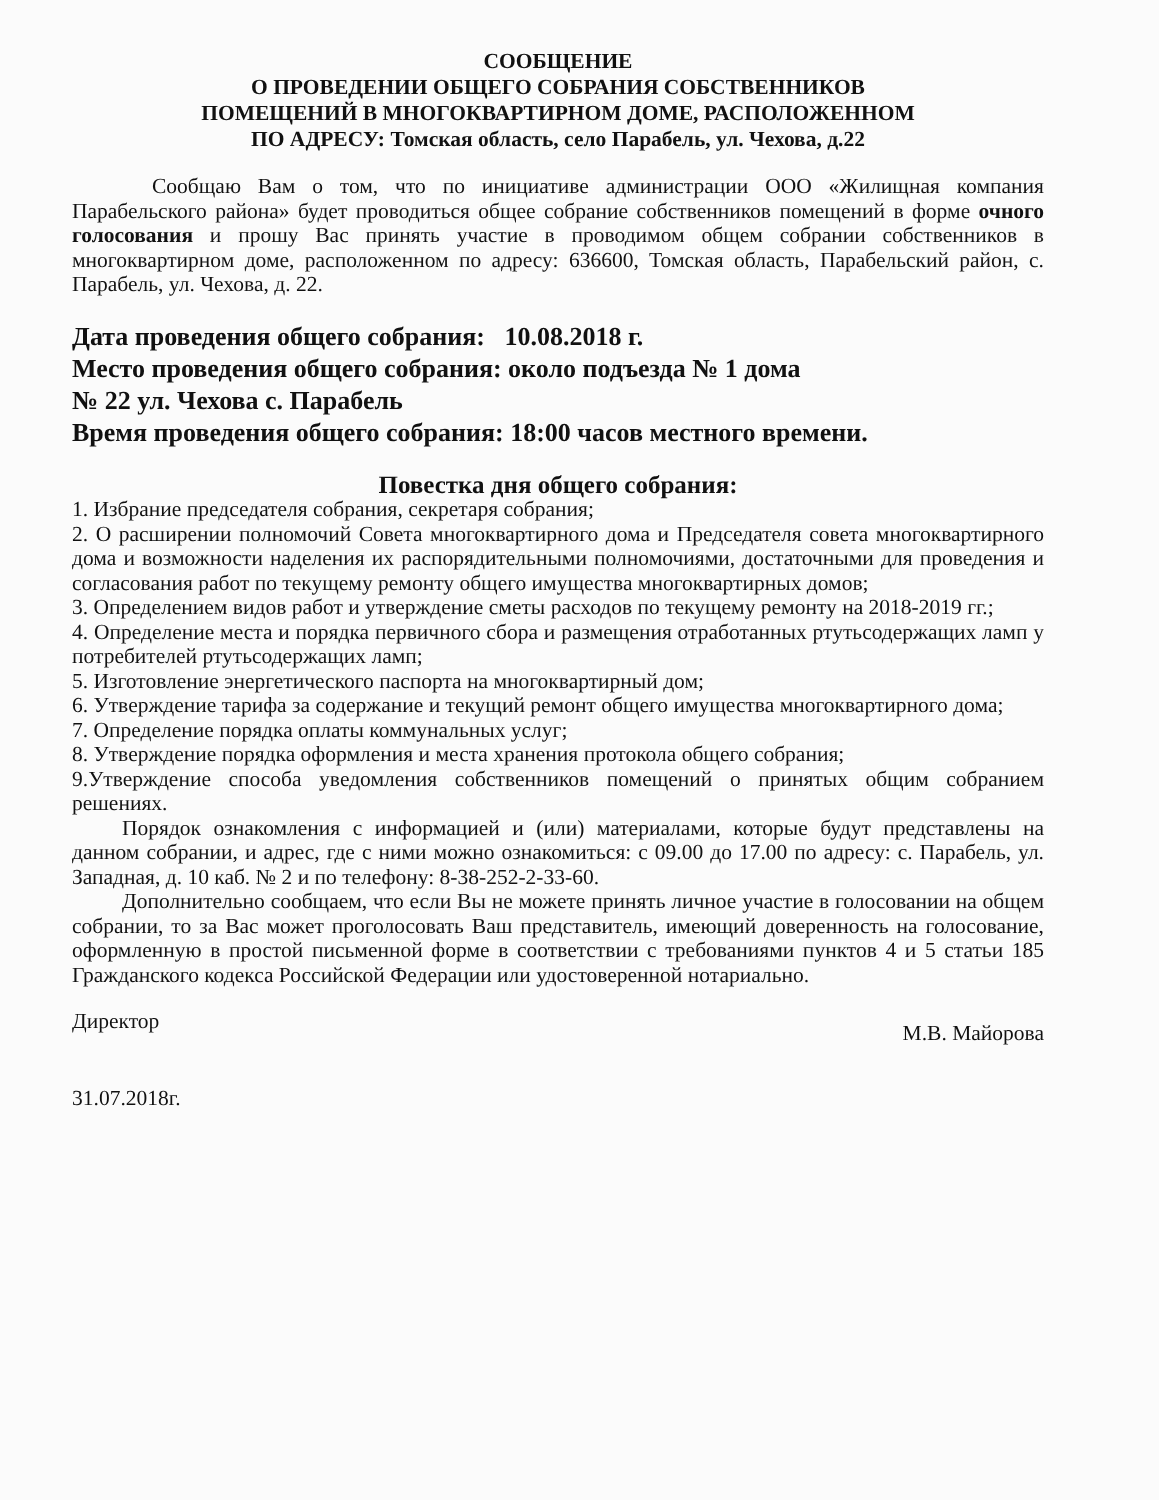СООБЩЕНИЕ
О ПРОВЕДЕНИИ ОБЩЕГО СОБРАНИЯ СОБСТВЕННИКОВ
ПОМЕЩЕНИЙ В МНОГОКВАРТИРНОМ ДОМЕ, РАСПОЛОЖЕННОМ
ПО АДРЕСУ: Томская область, село Парабель, ул. Чехова, д.22
Сообщаю Вам о том, что по инициативе администрации ООО «Жилищная компания Парабельского района» будет проводиться общее собрание собственников помещений в форме очного голосования и прошу Вас принять участие в проводимом общем собрании собственников в многоквартирном доме, расположенном по адресу: 636600, Томская область, Парабельский район, с. Парабель, ул. Чехова, д. 22.
Дата проведения общего собрания: 10.08.2018 г.
Место проведения общего собрания: около подъезда № 1 дома
№ 22 ул. Чехова с. Парабель
Время проведения общего собрания: 18:00 часов местного времени.
Повестка дня общего собрания:
1. Избрание председателя собрания, секретаря собрания;
2. О расширении полномочий Совета многоквартирного дома и Председателя совета многоквартирного дома и возможности наделения их распорядительными полномочиями, достаточными для проведения и согласования работ по текущему ремонту общего имущества многоквартирных домов;
3. Определением видов работ и утверждение сметы расходов по текущему ремонту на 2018-2019 гг.;
4. Определение места и порядка первичного сбора и размещения отработанных ртутьсодержащих ламп у потребителей ртутьсодержащих ламп;
5. Изготовление энергетического паспорта на многоквартирный дом;
6. Утверждение тарифа за содержание и текущий ремонт общего имущества многоквартирного дома;
7. Определение порядка оплаты коммунальных услуг;
8. Утверждение порядка оформления и места хранения протокола общего собрания;
9.Утверждение способа уведомления собственников помещений о принятых общим собранием решениях.
Порядок ознакомления с информацией и (или) материалами, которые будут представлены на данном собрании, и адрес, где с ними можно ознакомиться: с 09.00 до 17.00 по адресу: с. Парабель, ул. Западная, д. 10 каб. № 2 и по телефону: 8-38-252-2-33-60.
Дополнительно сообщаем, что если Вы не можете принять личное участие в голосовании на общем собрании, то за Вас может проголосовать Ваш представитель, имеющий доверенность на голосование, оформленную в простой письменной форме в соответствии с требованиями пунктов 4 и 5 статьи 185 Гражданского кодекса Российской Федерации или удостоверенной нотариально.
Директор М.В. Майорова
31.07.2018г.